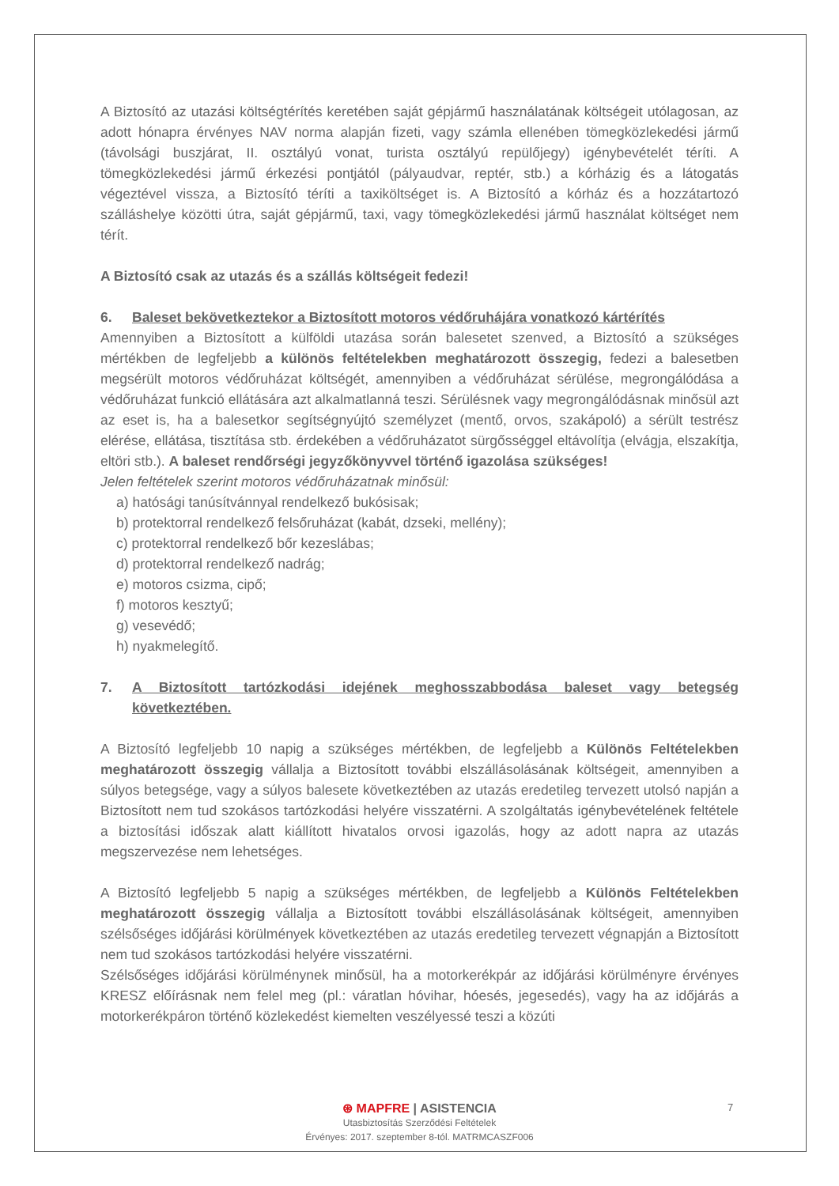A Biztosító az utazási költségtérítés keretében saját gépjármű használatának költségeit utólagosan, az adott hónapra érvényes NAV norma alapján fizeti, vagy számla ellenében tömegközlekedési jármű (távolsági buszjárat, II. osztályú vonat, turista osztályú repülőjegy) igénybevételét téríti. A tömegközlekedési jármű érkezési pontjától (pályaudvar, reptér, stb.) a kórházig és a látogatás végeztével vissza, a Biztosító téríti a taxiköltséget is. A Biztosító a kórház és a hozzátartozó szálláshelye közötti útra, saját gépjármű, taxi, vagy tömegközlekedési jármű használat költséget nem térít.
A Biztosító csak az utazás és a szállás költségeit fedezi!
6. Baleset bekövetkeztekor a Biztosított motoros védőruhájára vonatkozó kártérítés
Amennyiben a Biztosított a külföldi utazása során balesetet szenved, a Biztosító a szükséges mértékben de legfeljebb a különös feltételekben meghatározott összegig, fedezi a balesetben megsérült motoros védőruházat költségét, amennyiben a védőruházat sérülése, megrongálódása a védőruházat funkció ellátására azt alkalmatlanná teszi. Sérülésnek vagy megrongálódásnak minősül azt az eset is, ha a balesetkor segítségnyújtó személyzet (mentő, orvos, szakápoló) a sérült testrész elérése, ellátása, tisztítása stb. érdekében a védőruházatot sürgősséggel eltávolítja (elvágja, elszakítja, eltöri stb.). A baleset rendőrségi jegyzőkönyvvel történő igazolása szükséges!
Jelen feltételek szerint motoros védőruházatnak minősül:
a) hatósági tanúsítvánnyal rendelkező bukósisak;
b) protektorral rendelkező felsőruházat (kabát, dzseki, mellény);
c) protektorral rendelkező bőr kezeslábas;
d) protektorral rendelkező nadrág;
e) motoros csizma, cipő;
f) motoros kesztyű;
g) vesevédő;
h) nyakmelegítő.
7. A Biztosított tartózkodási idejének meghosszabbodása baleset vagy betegség következtében.
A Biztosító legfeljebb 10 napig a szükséges mértékben, de legfeljebb a Különös Feltételekben meghatározott összegig vállalja a Biztosított további elszállásolásának költségeit, amennyiben a súlyos betegsége, vagy a súlyos balesete következtében az utazás eredetileg tervezett utolsó napján a Biztosított nem tud szokásos tartózkodási helyére visszatérni. A szolgáltatás igénybevételének feltétele a biztosítási időszak alatt kiállított hivatalos orvosi igazolás, hogy az adott napra az utazás megszervezése nem lehetséges.
A Biztosító legfeljebb 5 napig a szükséges mértékben, de legfeljebb a Különös Feltételekben meghatározott összegig vállalja a Biztosított további elszállásolásának költségeit, amennyiben szélsőséges időjárási körülmények következtében az utazás eredetileg tervezett végnapján a Biztosított nem tud szokásos tartózkodási helyére visszatérni.
Szélsőséges időjárási körülménynek minősül, ha a motorkerékpár az időjárási körülményre érvényes KRESZ előírásnak nem felel meg (pl.: váratlan hóvihar, hóesés, jegesedés), vagy ha az időjárás a motorkerékpáron történő közlekedést kiemelten veszélyessé teszi a közúti
⊛ MAPFRE | ASISTENCIA
Utasbiztosítás Szerződési Feltételek
Érvényes: 2017. szeptember 8-tól. MATRMCASZF006
7